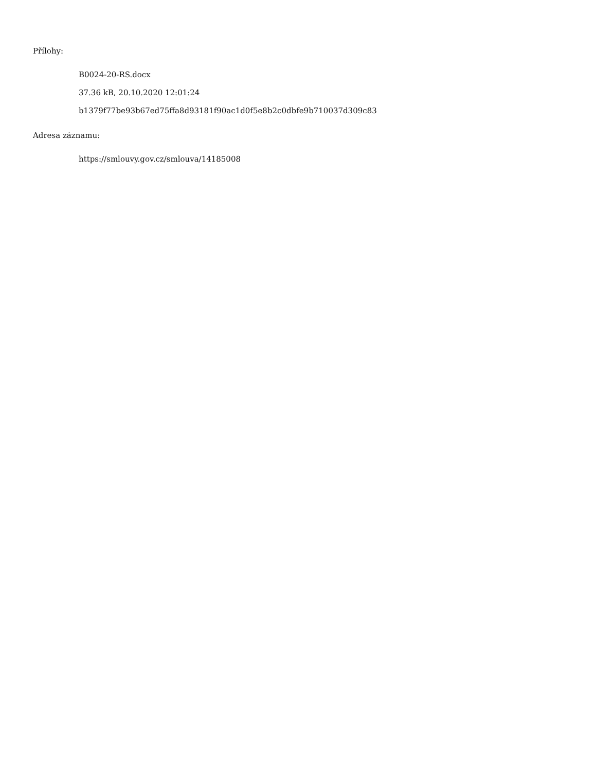Přílohy:
B0024-20-RS.docx
37.36 kB, 20.10.2020 12:01:24
b1379f77be93b67ed75ffa8d93181f90ac1d0f5e8b2c0dbfe9b710037d309c83
Adresa záznamu:
https://smlouvy.gov.cz/smlouva/14185008